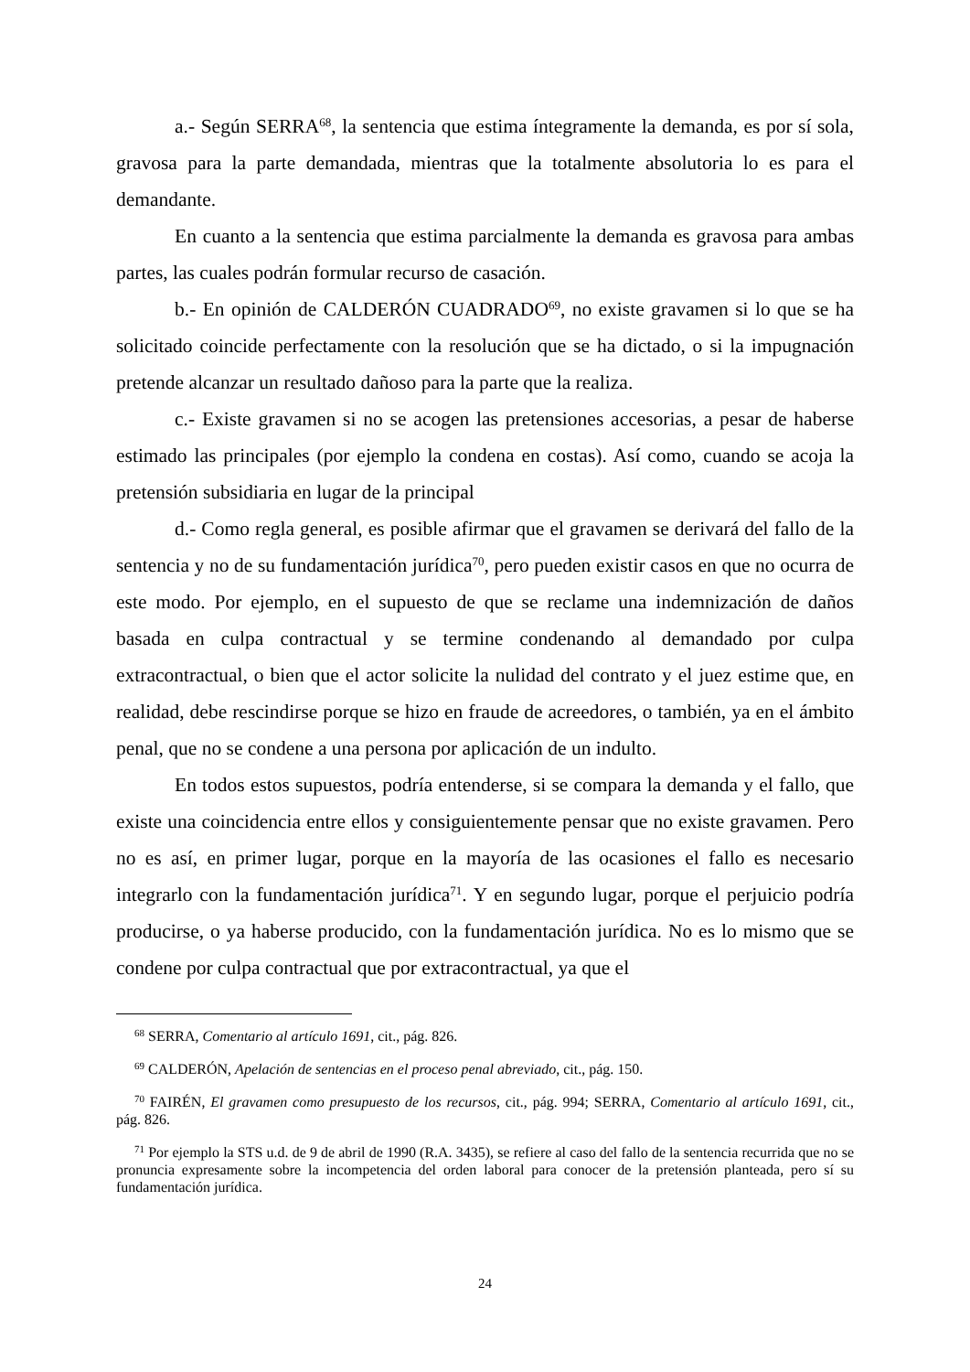a.- Según SERRA<sup>68</sup>, la sentencia que estima íntegramente la demanda, es por sí sola, gravosa para la parte demandada, mientras que la totalmente absolutoria lo es para el demandante.
En cuanto a la sentencia que estima parcialmente la demanda es gravosa para ambas partes, las cuales podrán formular recurso de casación.
b.- En opinión de CALDERÓN CUADRADO<sup>69</sup>, no existe gravamen si lo que se ha solicitado coincide perfectamente con la resolución que se ha dictado, o si la impugnación pretende alcanzar un resultado dañoso para la parte que la realiza.
c.- Existe gravamen si no se acogen las pretensiones accesorias, a pesar de haberse estimado las principales (por ejemplo la condena en costas). Así como, cuando se acoja la pretensión subsidiaria en lugar de la principal
d.- Como regla general, es posible afirmar que el gravamen se derivará del fallo de la sentencia y no de su fundamentación jurídica<sup>70</sup>, pero pueden existir casos en que no ocurra de este modo. Por ejemplo, en el supuesto de que se reclame una indemnización de daños basada en culpa contractual y se termine condenando al demandado por culpa extracontractual, o bien que el actor solicite la nulidad del contrato y el juez estime que, en realidad, debe rescindirse porque se hizo en fraude de acreedores, o también, ya en el ámbito penal, que no se condene a una persona por aplicación de un indulto.
En todos estos supuestos, podría entenderse, si se compara la demanda y el fallo, que existe una coincidencia entre ellos y consiguientemente pensar que no existe gravamen. Pero no es así, en primer lugar, porque en la mayoría de las ocasiones el fallo es necesario integrarlo con la fundamentación jurídica<sup>71</sup>. Y en segundo lugar, porque el perjuicio podría producirse, o ya haberse producido, con la fundamentación jurídica. No es lo mismo que se condene por culpa contractual que por extracontractual, ya que el
<sup>68</sup> SERRA, Comentario al artículo 1691, cit., pág. 826.
<sup>69</sup> CALDERÓN, Apelación de sentencias en el proceso penal abreviado, cit., pág. 150.
<sup>70</sup> FAIRÉN, El gravamen como presupuesto de los recursos, cit., pág. 994; SERRA, Comentario al artículo 1691, cit., pág. 826.
<sup>71</sup> Por ejemplo la STS u.d. de 9 de abril de 1990 (R.A. 3435), se refiere al caso del fallo de la sentencia recurrida que no se pronuncia expresamente sobre la incompetencia del orden laboral para conocer de la pretensión planteada, pero sí su fundamentación jurídica.
24